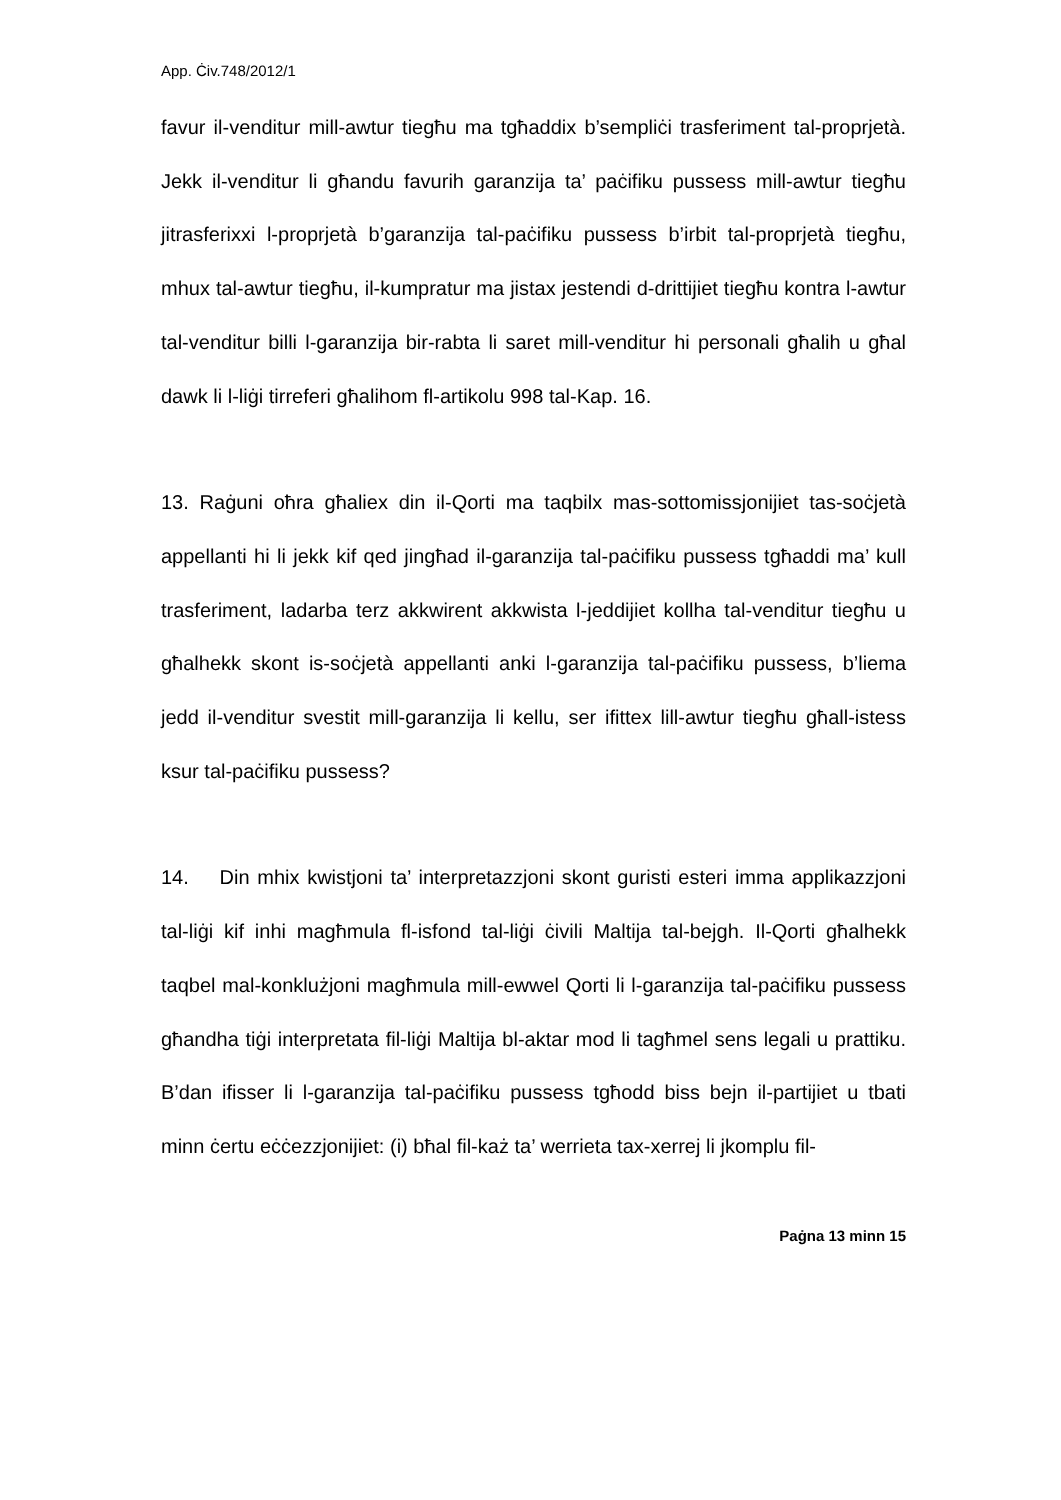App. Ċiv.748/2012/1
favur il-venditur mill-awtur tiegħu ma tgħaddix b’sempliċi trasferiment tal-proprjetà. Jekk il-venditur li għandu favurih garanzija ta’ paċifiku pussess mill-awtur tiegħu jitrasferixxi l-proprjetà b’garanzija tal-paċifiku pussess b’irbit tal-proprjetà tiegħu, mhux tal-awtur tiegħu, il-kumpratur ma jistax jestendi d-drittijiet tiegħu kontra l-awtur tal-venditur billi l-garanzija bir-rabta li saret mill-venditur hi personali għalih u għal dawk li l-liġi tirreferi għalihom fl-artikolu 998 tal-Kap. 16.
13. Raġuni oħra għaliex din il-Qorti ma taqbilx mas-sottomissjonijiet tas-soċjetà appellanti hi li jekk kif qed jingħad il-garanzija tal-paċifiku pussess tgħaddi ma’ kull trasferiment, ladarba terz akkwirent akkwista l-jeddijiet kollha tal-venditur tiegħu u għalhekk skont is-soċjetà appellanti anki l-garanzija tal-paċifiku pussess, b’liema jedd il-venditur svestit mill-garanzija li kellu, ser ifittex lill-awtur tiegħu għall-istess ksur tal-paċifiku pussess?
14. Din mhix kwistjoni ta’ interpretazzjoni skont guristi esteri imma applikazzjoni tal-liġi kif inhi magħmula fl-isfond tal-liġi ċivili Maltija tal-bejgh. Il-Qorti għalhekk taqbel mal-konklużjoni magħmula mill-ewwel Qorti li l-garanzija tal-paċifiku pussess għandha tiġi interpretata fil-liġi Maltija bl-aktar mod li tagħmel sens legali u prattiku. B’dan ifisser li l-garanzija tal-paċifiku pussess tgħodd biss bejn il-partijiet u tbati minn ċertu eċċezzjonijiet: (i) bħal fil-każ ta’ werrieta tax-xerrej li jkomplu fil-
Paġna 13 minn 15